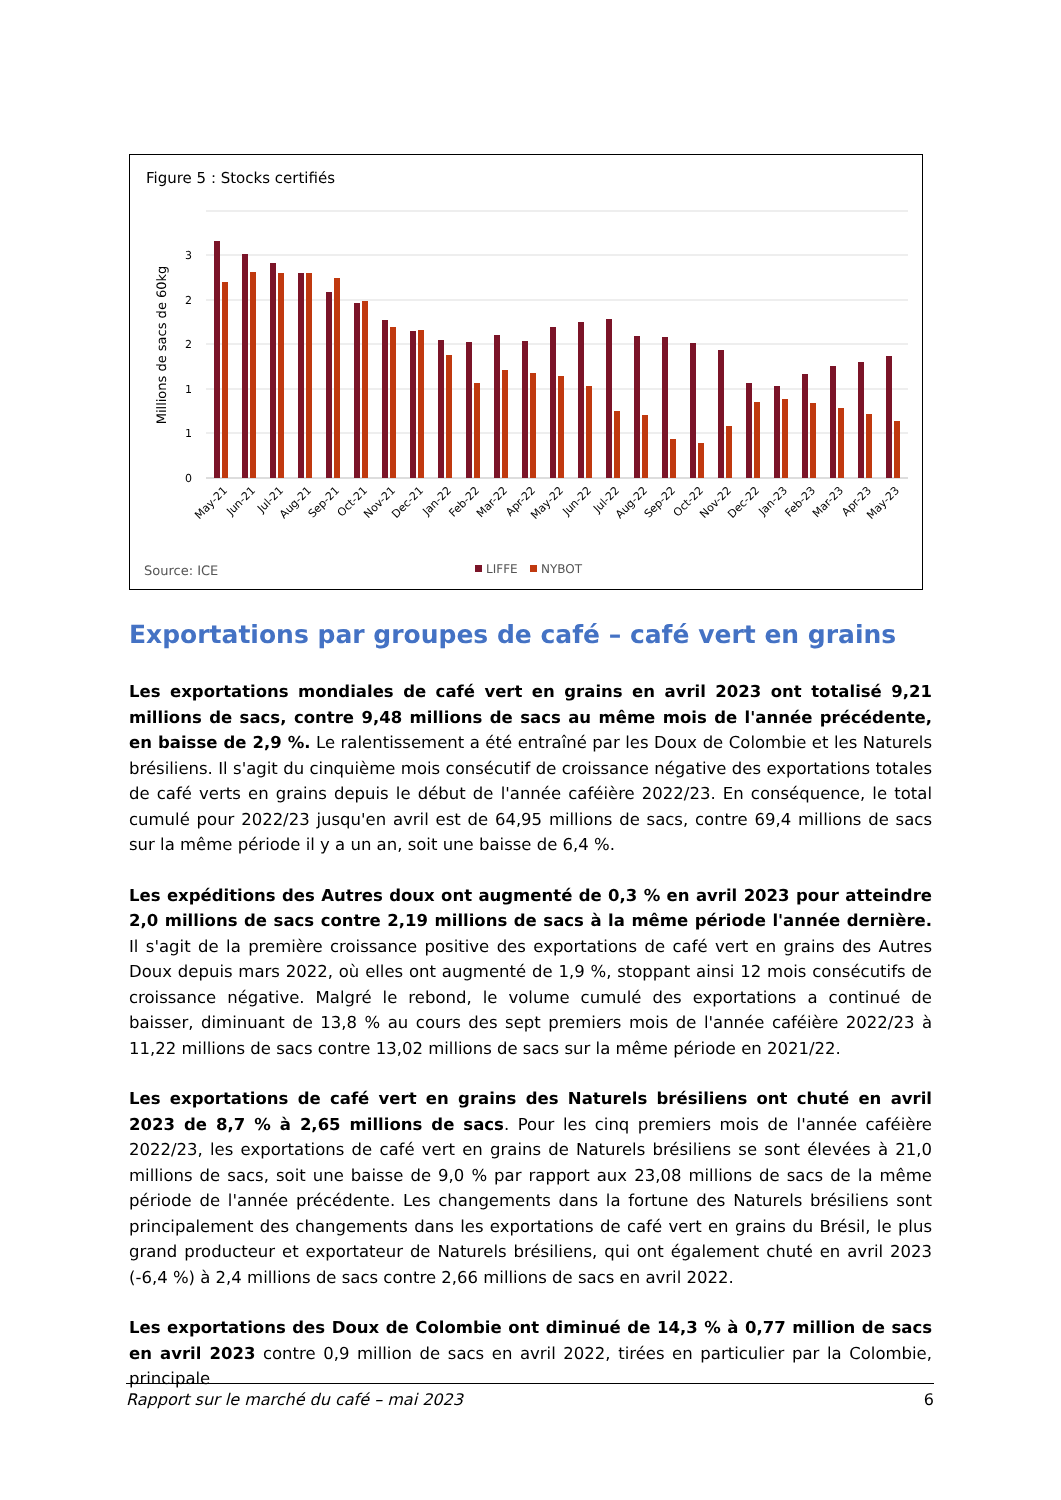Figure 5 : Stocks certifiés
3
2
2
1
1
0
Millions de sacs de 60kg
May-21
Jun-21
Jul-21
Aug-21
Sep-21
Oct-21
Nov-21
Dec-21
Jan-22
Feb-22
Mar-22
Apr-22
May-22
Jun-22
Jul-22
Aug-22
Sep-22
Oct-22
Nov-22
Dec-22
Jan-23
Feb-23
Mar-23
Apr-23
May-23
Source: ICE
LIFFE
NYBOT
Exportations par groupes de café – café vert en grains
Les exportations mondiales de café vert en grains en avril 2023 ont totalisé 9,21 millions de sacs, contre 9,48 millions de sacs au même mois de l'année précédente, en baisse de 2,9 %. Le ralentissement a été entraîné par les Doux de Colombie et les Naturels brésiliens. Il s'agit du cinquième mois consécutif de croissance négative des exportations totales de café verts en grains depuis le début de l'année caféière 2022/23. En conséquence, le total cumulé pour 2022/23 jusqu'en avril est de 64,95 millions de sacs, contre 69,4 millions de sacs sur la même période il y a un an, soit une baisse de 6,4 %.
Les expéditions des Autres doux ont augmenté de 0,3 % en avril 2023 pour atteindre 2,0 millions de sacs contre 2,19 millions de sacs à la même période l'année dernière. Il s'agit de la première croissance positive des exportations de café vert en grains des Autres Doux depuis mars 2022, où elles ont augmenté de 1,9 %, stoppant ainsi 12 mois consécutifs de croissance négative. Malgré le rebond, le volume cumulé des exportations a continué de baisser, diminuant de 13,8 % au cours des sept premiers mois de l'année caféière 2022/23 à 11,22 millions de sacs contre 13,02 millions de sacs sur la même période en 2021/22.
Les exportations de café vert en grains des Naturels brésiliens ont chuté en avril 2023 de 8,7 % à 2,65 millions de sacs. Pour les cinq premiers mois de l'année caféière 2022/23, les exportations de café vert en grains de Naturels brésiliens se sont élevées à 21,0 millions de sacs, soit une baisse de 9,0 % par rapport aux 23,08 millions de sacs de la même période de l'année précédente. Les changements dans la fortune des Naturels brésiliens sont principalement des changements dans les exportations de café vert en grains du Brésil, le plus grand producteur et exportateur de Naturels brésiliens, qui ont également chuté en avril 2023 (-6,4 %) à 2,4 millions de sacs contre 2,66 millions de sacs en avril 2022.
Les exportations des Doux de Colombie ont diminué de 14,3 % à 0,77 million de sacs en avril 2023 contre 0,9 million de sacs en avril 2022, tirées en particulier par la Colombie, principale
Rapport sur le marché du café – mai 2023 6